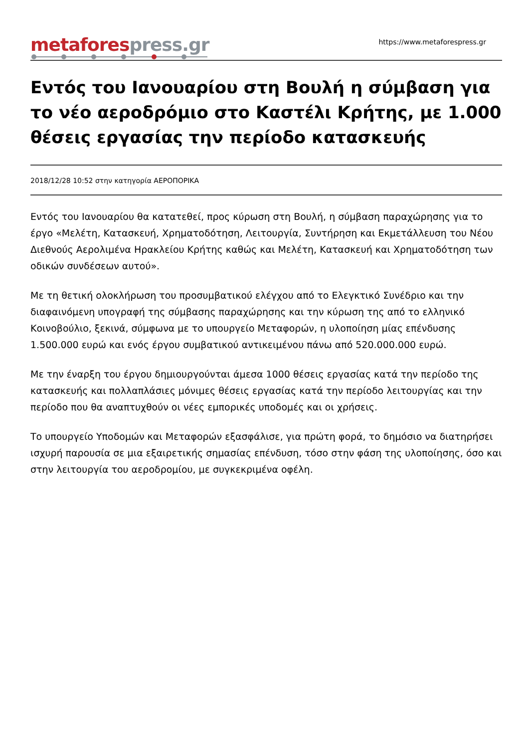metafores press.gr
https://www.metaforespress.gr
Εντός του Ιανουαρίου στη Βουλή η σύμβαση για το νέο αεροδρόμιο στο Καστέλι Κρήτης, με 1.000 θέσεις εργασίας την περίοδο κατασκευής
2018/12/28 10:52 στην κατηγορία ΑΕΡΟΠΟΡΙΚΑ
Εντός του Ιανουαρίου θα κατατεθεί, προς κύρωση στη Βουλή, η σύμβαση παραχώρησης για το έργο «Μελέτη, Κατασκευή, Χρηματοδότηση, Λειτουργία, Συντήρηση και Εκμετάλλευση του Νέου Διεθνούς Αερολιμένα Ηρακλείου Κρήτης καθώς και Μελέτη, Κατασκευή και Χρηματοδότηση των οδικών συνδέσεων αυτού».
Με τη θετική ολοκλήρωση του προσυμβατικού ελέγχου από το Ελεγκτικό Συνέδριο και την διαφαινόμενη υπογραφή της σύμβασης παραχώρησης και την κύρωση της από το ελληνικό Κοινοβούλιο, ξεκινά, σύμφωνα με το υπουργείο Μεταφορών, η υλοποίηση μίας επένδυσης 1.500.000 ευρώ και ενός έργου συμβατικού αντικειμένου πάνω από 520.000.000 ευρώ.
Με την έναρξη του έργου δημιουργούνται άμεσα 1000 θέσεις εργασίας κατά την περίοδο της κατασκευής και πολλαπλάσιες μόνιμες θέσεις εργασίας κατά την περίοδο λειτουργίας και την περίοδο που θα αναπτυχθούν οι νέες εμπορικές υποδομές και οι χρήσεις.
Το υπουργείο Υποδομών και Μεταφορών εξασφάλισε, για πρώτη φορά, το δημόσιο να διατηρήσει ισχυρή παρουσία σε μια εξαιρετικής σημασίας επένδυση, τόσο στην φάση της υλοποίησης, όσο και στην λειτουργία του αεροδρομίου, με συγκεκριμένα οφέλη.